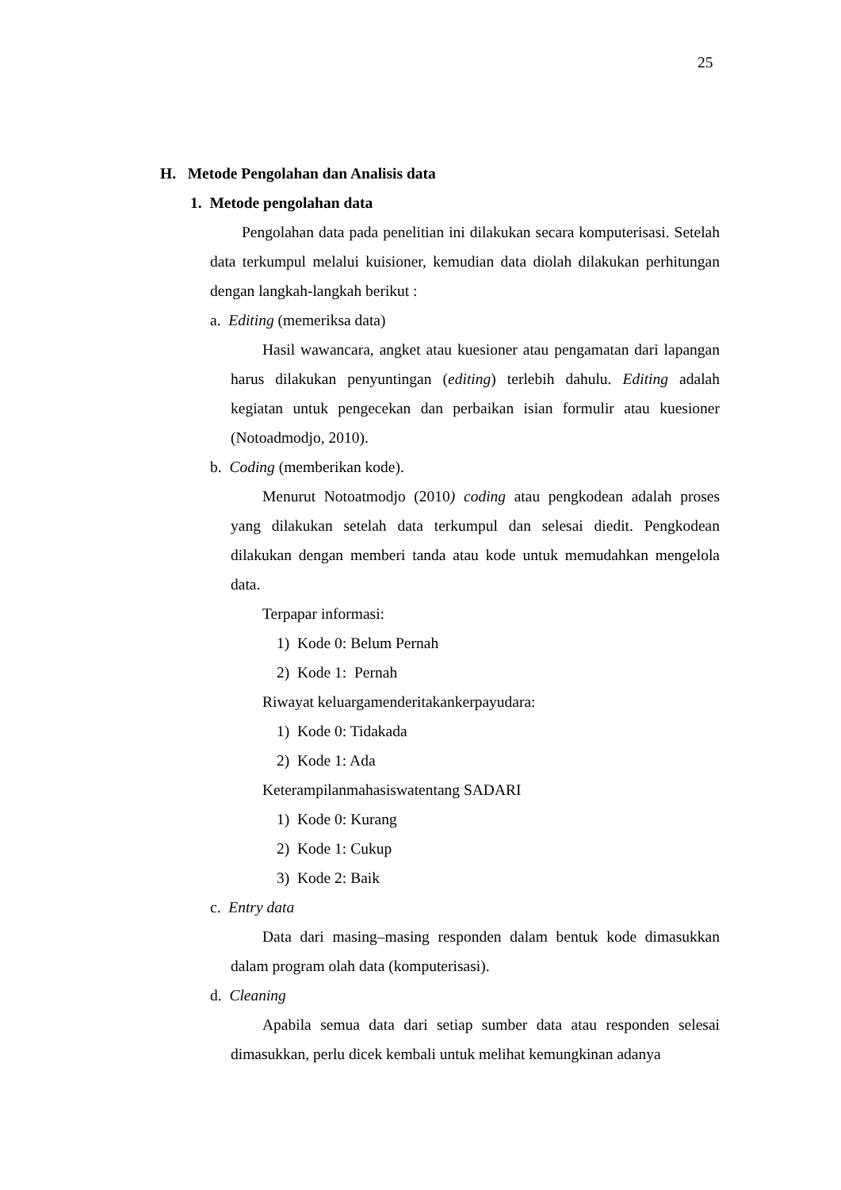25
H. Metode Pengolahan dan Analisis data
1. Metode pengolahan data
Pengolahan data pada penelitian ini dilakukan secara komputerisasi. Setelah data terkumpul melalui kuisioner, kemudian data diolah dilakukan perhitungan dengan langkah-langkah berikut :
a. Editing (memeriksa data)
Hasil wawancara, angket atau kuesioner atau pengamatan dari lapangan harus dilakukan penyuntingan (editing) terlebih dahulu. Editing adalah kegiatan untuk pengecekan dan perbaikan isian formulir atau kuesioner (Notoadmodjo, 2010).
b. Coding (memberikan kode).
Menurut Notoatmodjo (2010) coding atau pengkodean adalah proses yang dilakukan setelah data terkumpul dan selesai diedit. Pengkodean dilakukan dengan memberi tanda atau kode untuk memudahkan mengelola data.
Terpapar informasi:
1) Kode 0: Belum Pernah
2) Kode 1: Pernah
Riwayat keluargamenderitakankerpayudara:
1) Kode 0: Tidakada
2) Kode 1: Ada
Keterampilanmahasiswatentang SADARI
1) Kode 0: Kurang
2) Kode 1: Cukup
3) Kode 2: Baik
c. Entry data
Data dari masing–masing responden dalam bentuk kode dimasukkan dalam program olah data (komputerisasi).
d. Cleaning
Apabila semua data dari setiap sumber data atau responden selesai dimasukkan, perlu dicek kembali untuk melihat kemungkinan adanya